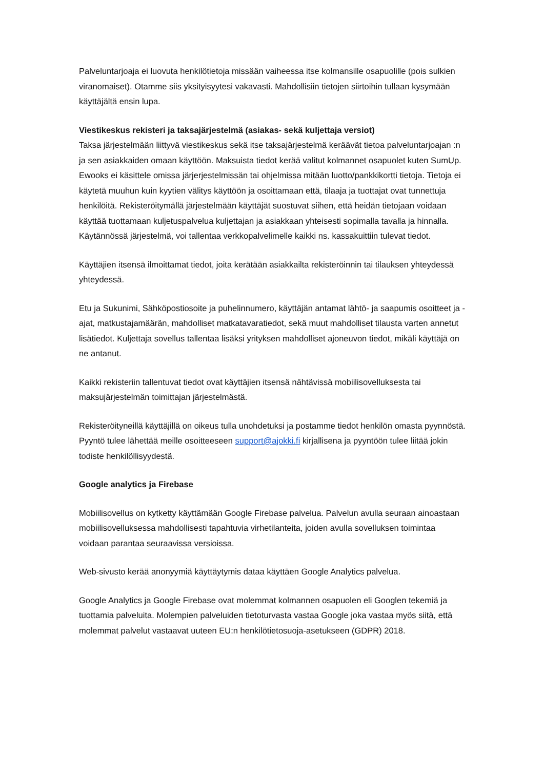Palveluntarjoaja ei luovuta henkilötietoja missään vaiheessa itse kolmansille osapuolille (pois sulkien viranomaiset). Otamme siis yksityisyytesi vakavasti. Mahdollisiin tietojen siirtoihin tullaan kysymään käyttäjältä ensin lupa.
Viestikeskus rekisteri ja taksajärjestelmä (asiakas- sekä kuljettaja versiot)
Taksa järjestelmään liittyvä viestikeskus sekä itse taksajärjestelmä keräävät tietoa palveluntarjoajan :n ja sen asiakkaiden omaan käyttöön. Maksuista tiedot kerää valitut kolmannet osapuolet kuten SumUp. Ewooks ei käsittele omissa järjerjestelmissän tai ohjelmissa mitään luotto/pankkikortti tietoja. Tietoja ei käytetä muuhun kuin kyytien välitys käyttöön ja osoittamaan että, tilaaja ja tuottajat ovat tunnettuja henkilöitä. Rekisteröitymällä järjestelmään käyttäjät suostuvat siihen, että heidän tietojaan voidaan käyttää tuottamaan kuljetuspalvelua kuljettajan ja asiakkaan yhteisesti sopimalla tavalla ja hinnalla. Käytännössä järjestelmä, voi tallentaa verkkopalvelimelle kaikki ns. kassakuittiin tulevat tiedot.
Käyttäjien itsensä ilmoittamat tiedot, joita kerätään asiakkailta rekisteröinnin tai tilauksen yhteydessä yhteydessä.
Etu ja Sukunimi, Sähköpostiosoite ja puhelinnumero, käyttäjän antamat lähtö- ja saapumis osoitteet ja -ajat, matkustajamäärän, mahdolliset matkatavaratiedot, sekä muut mahdolliset tilausta varten annetut lisätiedot. Kuljettaja sovellus tallentaa lisäksi yrityksen mahdolliset ajoneuvon tiedot, mikäli käyttäjä on ne antanut.
Kaikki rekisteriin tallentuvat tiedot ovat käyttäjien itsensä nähtävissä mobiilisovelluksesta tai maksujärjestelmän toimittajan järjestelmästä.
Rekisteröityneillä käyttäjillä on oikeus tulla unohdetuksi ja postamme tiedot henkilön omasta pyynnöstä. Pyyntö tulee lähettää meille osoitteeseen support@ajokki.fi kirjallisena ja pyyntöön tulee liitää jokin todiste henkilöllisyydestä.
Google analytics ja Firebase
Mobiilisovellus on kytketty käyttämään Google Firebase palvelua. Palvelun avulla seuraan ainoastaan mobiilisovelluksessa mahdollisesti tapahtuvia virhetilanteita, joiden avulla sovelluksen toimintaa voidaan parantaa seuraavissa versioissa.
Web-sivusto kerää anonyymiä käyttäytymis dataa käyttäen Google Analytics palvelua.
Google Analytics ja Google Firebase ovat molemmat kolmannen osapuolen eli Googlen tekemiä ja tuottamia palveluita. Molempien palveluiden tietoturvasta vastaa Google joka vastaa myös siitä, että molemmat palvelut vastaavat uuteen EU:n henkilötietosuoja-asetukseen (GDPR) 2018.